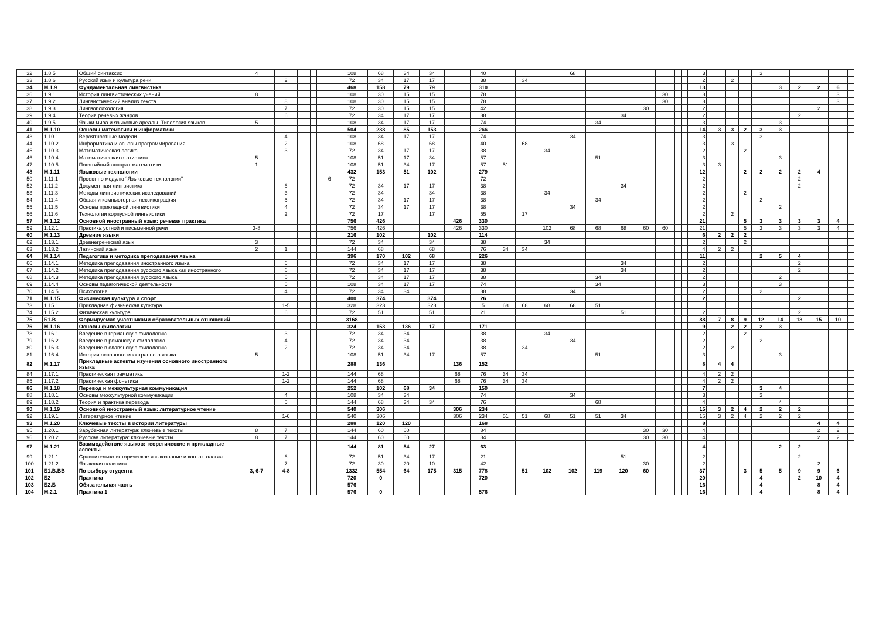| 32 | 1.8.5 | Общий синтаксис | 4 | | | | | | | 108 | 68 | 34 | 34 | | 40 | | | | 68 | | | | | | | 3 | | | | | 3 | | | | | |
| 33 | 1.8.6 | Русский язык и культура речи | | 2 | | | | | | 72 | 34 | 17 | 17 | | 38 | | 34 | | | | | | | | | 2 | | | 2 | | | | | | | |
| 34 | М.1.9 | Фундаментальная лингвистика | | | | | | | | 468 | 158 | 79 | 79 | | 310 | | | | | | | | | | | 13 | | | | | | 3 | 2 | 2 | 6 | |
| 36 | 1.9.1 | История лингвистических учений | 8 | | | | | | | 108 | 30 | 15 | 15 | | 78 | | | | | | | | 30 | | | 3 | | | | | | | | | 3 | |
| 37 | 1.9.2 | Лингвистический анализ текста | | 8 | | | | | | 108 | 30 | 15 | 15 | | 78 | | | | | | | | 30 | | | 3 | | | | | | | | | 3 | |
| 38 | 1.9.3 | Лингвопсихология | | 7 | | | | | | 72 | 30 | 15 | 15 | | 42 | | | | | | | 30 | | | | 2 | | | | | | | | 2 | | |
| 39 | 1.9.4 | Теория речевых жанров | | 6 | | | | | | 72 | 34 | 17 | 17 | | 38 | | | | | | 34 | | | | | 2 | | | | | | | 2 | | | |
| 40 | 1.9.5 | Языки мира и языковые ареалы. Типология языков | 5 | | | | | | | 108 | 34 | 17 | 17 | | 74 | | | | | 34 | | | | | | 3 | | | | | | 3 | | | | |
| 41 | М.1.10 | Основы математики и информатики | | | | | | | | 504 | 238 | 85 | 153 | | 266 | | | | | | | | | | | 14 | | 3 | 3 | 2 | 3 | 3 | | | | |
| 43 | 1.10.1 | Вероятностные модели | | 4 | | | | | | 108 | 34 | 17 | 17 | | 74 | | | | 34 | | | | | | | 3 | | | | | 3 | | | | | |
| 44 | 1.10.2 | Информатика и основы программирования | | 2 | | | | | | 108 | 68 | | 68 | | 40 | | 68 | | | | | | | | | 3 | | | 3 | | | | | | | |
| 45 | 1.10.3 | Математическая логика | | 3 | | | | | | 72 | 34 | 17 | 17 | | 38 | | | 34 | | | | | | | | 2 | | | | 2 | | | | | | |
| 46 | 1.10.4 | Математическая статистика | 5 | | | | | | | 108 | 51 | 17 | 34 | | 57 | | | | | 51 | | | | | | 3 | | | | | | 3 | | | | |
| 47 | 1.10.5 | Понятийный аппарат математики | 1 | | | | | | | 108 | 51 | 34 | 17 | | 57 | 51 | | | | | | | | | | 3 | | 3 | | | | | | | | |
| 48 | М.1.11 | Языковые технологии | | | | | | | | 432 | 153 | 51 | 102 | | 279 | | | | | | | | | | | 12 | | | | 2 | 2 | 2 | 2 | 4 | | |
| 50 | 1.11.1 | Проект по модулю “Языковые технологии” | | | | | | | 6 | 72 | | | | | 72 | | | | | | | | | | | 2 | | | | | | | 2 | | | |
| 52 | 1.11.2 | Документная лингвистика | | 6 | | | | | | 72 | 34 | 17 | 17 | | 38 | | | | | | 34 | | | | | 2 | | | | | | | 2 | | | |
| 53 | 1.11.3 | Методы лингвистических исследований | | 3 | | | | | | 72 | 34 | | 34 | | 38 | | | 34 | | | | | | | | 2 | | | | 2 | | | | | | |
| 54 | 1.11.4 | Общая и компьютерная лексикография | | 5 | | | | | | 72 | 34 | 17 | 17 | | 38 | | | | | 34 | | | | | | 2 | | | | | 2 | | | | | |
| 55 | 1.11.5 | Основы прикладной лингвистики | | 4 | | | | | | 72 | 34 | 17 | 17 | | 38 | | | | 34 | | | | | | | 2 | | | | | | 2 | | | | |
| 56 | 1.11.6 | Технологии корпусной лингвистики | | 2 | | | | | | 72 | 17 | | 17 | | 55 | | 17 | | | | | | | | | 2 | | | 2 | | | | | | | |
| 57 | М.1.12 | Основной иностранный язык: речевая практика | | | | | | | | 756 | 426 | | | 426 | 330 | | | | | | | | | | | 21 | | | | 5 | 3 | 3 | 3 | 3 | 4 | |
| 59 | 1.12.1 | Практика устной и письменной речи | 3-8 | | | | | | | 756 | 426 | | | 426 | 330 | | | 102 | 68 | 68 | 68 | 60 | 60 | | | 21 | | | | 5 | 3 | 3 | 3 | 3 | 4 | |
| 60 | М.1.13 | Древние языки | | | | | | | | 216 | 102 | | 102 | | 114 | | | | | | | | | | | 6 | | 2 | 2 | 2 | | | | | | |
| 62 | 1.13.1 | Древнегреческий язык | 3 | | | | | | | 72 | 34 | | 34 | | 38 | | | 34 | | | | | | | | 2 | | | | 2 | | | | | | |
| 63 | 1.13.2 | Латинский язык | 2 | 1 | | | | | | 144 | 68 | | 68 | | 76 | 34 | 34 | | | | | | | | | 4 | | 2 | 2 | | | | | | | |
| 64 | М.1.14 | Педагогика и методика преподавания языка | | | | | | | | 396 | 170 | 102 | 68 | | 226 | | | | | | | | | | | 11 | | | | | 2 | 5 | 4 | | | |
| 66 | 1.14.1 | Методика преподавания иностранного языка | | 6 | | | | | | 72 | 34 | 17 | 17 | | 38 | | | | | | 34 | | | | | 2 | | | | | | | 2 | | | |
| 67 | 1.14.2 | Методика преподавания русского языка как иностранного | | 6 | | | | | | 72 | 34 | 17 | 17 | | 38 | | | | | | 34 | | | | | 2 | | | | | | | 2 | | | |
| 68 | 1.14.3 | Методика преподавания русского языка | | 5 | | | | | | 72 | 34 | 17 | 17 | | 38 | | | | | 34 | | | | | | 2 | | | | | | 2 | | | | |
| 69 | 1.14.4 | Основы педагогической деятельности | | 5 | | | | | | 108 | 34 | 17 | 17 | | 74 | | | | | 34 | | | | | | 3 | | | | | | 3 | | | | |
| 70 | 1.14.5 | Психология | | 4 | | | | | | 72 | 34 | 34 | | | 38 | | | | 34 | | | | | | | 2 | | | | | 2 | | | | | |
| 71 | М.1.15 | Физическая культура и спорт | | | | | | | | 400 | 374 | | 374 | | 26 | | | | | | | | | | | 2 | | | | | | | 2 | | | |
| 73 | 1.15.1 | Прикладная физическая культура | | 1-5 | | | | | | 328 | 323 | | 323 | | 5 | 68 | 68 | 68 | 68 | 51 | | | | | | | | | | | | | | | | |
| 74 | 1.15.2 | Физическая культура | | 6 | | | | | | 72 | 51 | | 51 | | 21 | | | | | | 51 | | | | | 2 | | | | | | | 2 | | | |
| 75 | Б1.В | Формируемая участниками образовательных отношений | | | | | | | | 3168 | | | | | | | | | | | | | | | | 88 | | 7 | 8 | 9 | 12 | 14 | 13 | 15 | 10 | |
| 76 | М.1.16 | Основы филологии | | | | | | | | 324 | 153 | 136 | 17 | | 171 | | | | | | | | | | | 9 | | | 2 | 2 | 2 | 3 | | | | |
| 78 | 1.16.1 | Введение в германскую филологию | | 3 | | | | | | 72 | 34 | 34 | | | 38 | | | 34 | | | | | | | | 2 | | | | 2 | | | | | | |
| 79 | 1.16.2 | Введение в романскую филологию | | 4 | | | | | | 72 | 34 | 34 | | | 38 | | | | 34 | | | | | | | 2 | | | | | 2 | | | | | |
| 80 | 1.16.3 | Введение в славянскую филологию | | 2 | | | | | | 72 | 34 | 34 | | | 38 | | 34 | | | | | | | | | 2 | | | 2 | | | | | | | |
| 81 | 1.16.4 | История основного иностранного языка | 5 | | | | | | | 108 | 51 | 34 | 17 | | 57 | | | | | 51 | | | | | | 3 | | | | | | 3 | | | | |
| 82 | М.1.17 | Прикладные аспекты изучения основного иностранного языка | | | | | | | | 288 | 136 | | | 136 | 152 | | | | | | | | | | | 8 | | 4 | 4 | | | | | | | |
| 84 | 1.17.1 | Практическая грамматика | | 1-2 | | | | | | 144 | 68 | | | 68 | 76 | 34 | 34 | | | | | | | | | 4 | | 2 | 2 | | | | | | | |
| 85 | 1.17.2 | Практическая фонетика | | 1-2 | | | | | | 144 | 68 | | | 68 | 76 | 34 | 34 | | | | | | | | | 4 | | 2 | 2 | | | | | | | |
| 86 | М.1.18 | Перевод и межкультурная коммуникация | | | | | | | | 252 | 102 | 68 | 34 | | 150 | | | | | | | | | | | 7 | | | | | 3 | 4 | | | | |
| 88 | 1.18.1 | Основы межкультурной коммуникации | | 4 | | | | | | 108 | 34 | 34 | | | 74 | | | | 34 | | | | | | | 3 | | | | | 3 | | | | | |
| 89 | 1.18.2 | Теория и практика перевода | | 5 | | | | | | 144 | 68 | 34 | 34 | | 76 | | | | | 68 | | | | | | 4 | | | | | | 4 | | | | |
| 90 | М.1.19 | Основной иностранный язык: литературное чтение | | | | | | | | 540 | 306 | | | 306 | 234 | | | | | | | | | | | 15 | | 3 | 2 | 4 | 2 | 2 | 2 | | | |
| 92 | 1.19.1 | Литературное чтение | | 1-6 | | | | | | 540 | 306 | | | 306 | 234 | 51 | 51 | 68 | 51 | 51 | 34 | | | | | 15 | | 3 | 2 | 4 | 2 | 2 | 2 | | | |
| 93 | М.1.20 | Ключевые тексты в истории литературы | | | | | | | | 288 | 120 | 120 | | | 168 | | | | | | | | | | | 8 | | | | | | | | 4 | 4 | |
| 95 | 1.20.1 | Зарубежная литература: ключевые тексты | 8 | 7 | | | | | | 144 | 60 | 60 | | | 84 | | | | | | | 30 | 30 | | | 4 | | | | | | | | 2 | 2 | |
| 96 | 1.20.2 | Русская литература: ключевые тексты | 8 | 7 | | | | | | 144 | 60 | 60 | | | 84 | | | | | | | 30 | 30 | | | 4 | | | | | | | | 2 | 2 | |
| 97 | М.1.21 | Взаимодействие языков: теоретические и прикладные аспекты | | | | | | | | 144 | 81 | 54 | 27 | | 63 | | | | | | | | | | | 4 | | | | | | 2 | 2 | | | |
| 99 | 1.21.1 | Сравнительно-историческое языкознание и контактология | | 6 | | | | | | 72 | 51 | 34 | 17 | | 21 | | | | | | 51 | | | | | 2 | | | | | | | 2 | | | |
| 100 | 1.21.2 | Языковая политика | | 7 | | | | | | 72 | 30 | 20 | 10 | | 42 | | | | | | | 30 | | | | 2 | | | | | | | | 2 | | |
| 101 | Б1.В.ВВ | По выбору студента | 3, 6-7 | 4-8 | | | | | | 1332 | 554 | 64 | 175 | 315 | 778 | | 51 | 102 | 102 | 119 | 120 | 60 | | | | 37 | | | | 3 | 5 | 5 | 9 | 9 | 6 | |
| 102 | Б2 | Практика | | | | | | | | 720 | 0 | | | | 720 | | | | | | | | | | | 20 | | | | | 4 | | 2 | 10 | 4 | |
| 103 | Б2.Б | Обязательная часть | | | | | | | | 576 | | | | | | | | | | | | | | | | 16 | | | | | 4 | | | 8 | 4 | |
| 104 | М.2.1 | Практика 1 | | | | | | | | 576 | 0 | | | | 576 | | | | | | | | | | | 16 | | | | | 4 | | | 8 | 4 | |